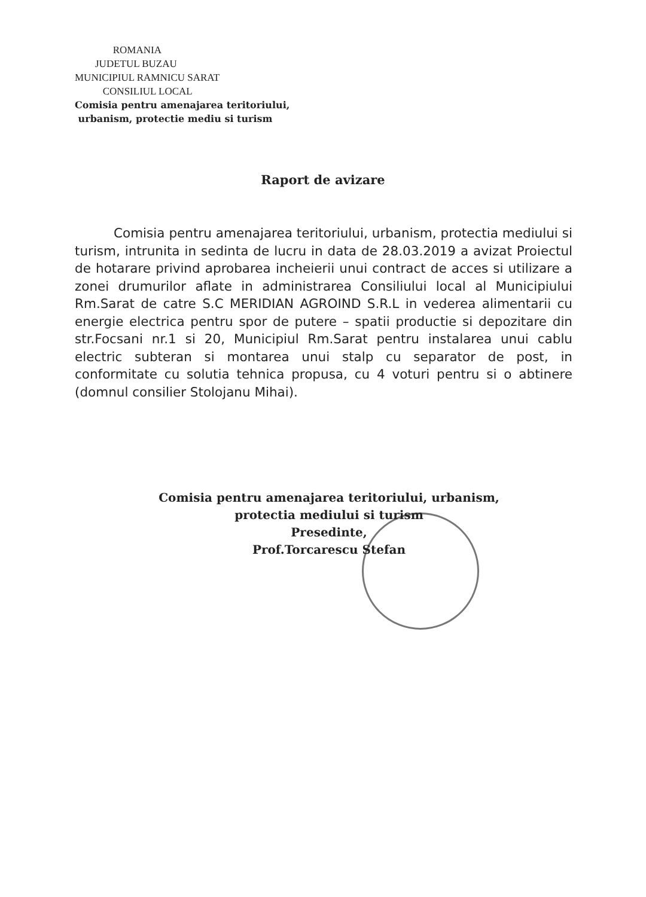ROMANIA
JUDETUL BUZAU
MUNICIPIUL RAMNICU SARAT
CONSILIUL LOCAL
Comisia pentru amenajarea teritoriului,
urbanism, protectie mediu si turism
Raport de avizare
Comisia pentru amenajarea teritoriului, urbanism, protectia mediului si turism, intrunita in sedinta de lucru in data de 28.03.2019 a avizat Proiectul de hotarare privind aprobarea incheierii unui contract de acces si utilizare a zonei drumurilor aflate in administrarea Consiliului local al Municipiului Rm.Sarat de catre S.C MERIDIAN AGROIND S.R.L in vederea alimentarii cu energie electrica pentru spor de putere – spatii productie si depozitare din str.Focsani nr.1 si 20, Municipiul Rm.Sarat pentru instalarea unui cablu electric subteran si montarea unui stalp cu separator de post, in conformitate cu solutia tehnica propusa, cu 4 voturi pentru si o abtinere (domnul consilier Stolojanu Mihai).
Comisia pentru amenajarea teritoriului, urbanism,
protectia mediului si turism
Presedinte,
Prof.Torcarescu Stefan